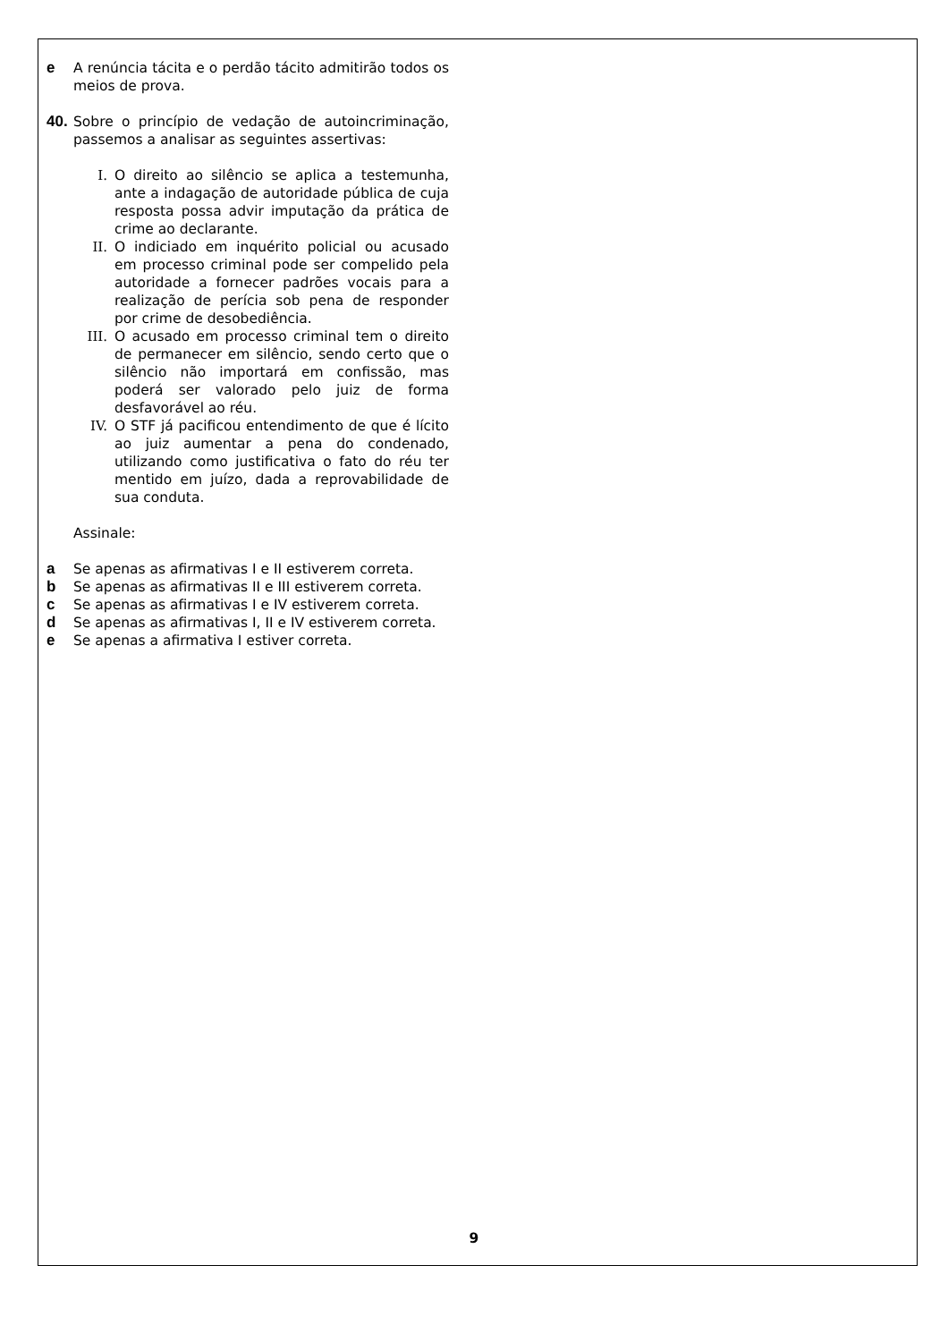e A renúncia tácita e o perdão tácito admitirão todos os meios de prova.
40.
Sobre o princípio de vedação de autoincriminação, passemos a analisar as seguintes assertivas:
I. O direito ao silêncio se aplica a testemunha, ante a indagação de autoridade pública de cuja resposta possa advir imputação da prática de crime ao declarante.
II. O indiciado em inquérito policial ou acusado em processo criminal pode ser compelido pela autoridade a fornecer padrões vocais para a realização de perícia sob pena de responder por crime de desobediência.
III. O acusado em processo criminal tem o direito de permanecer em silêncio, sendo certo que o silêncio não importará em confissão, mas poderá ser valorado pelo juiz de forma desfavorável ao réu.
IV. O STF já pacificou entendimento de que é lícito ao juiz aumentar a pena do condenado, utilizando como justificativa o fato do réu ter mentido em juízo, dada a reprovabilidade de sua conduta.
Assinale:
a Se apenas as afirmativas I e II estiverem correta.
b Se apenas as afirmativas II e III estiverem correta.
c Se apenas as afirmativas I e IV estiverem correta.
d Se apenas as afirmativas I, II e IV estiverem correta.
e Se apenas a afirmativa I estiver correta.
9